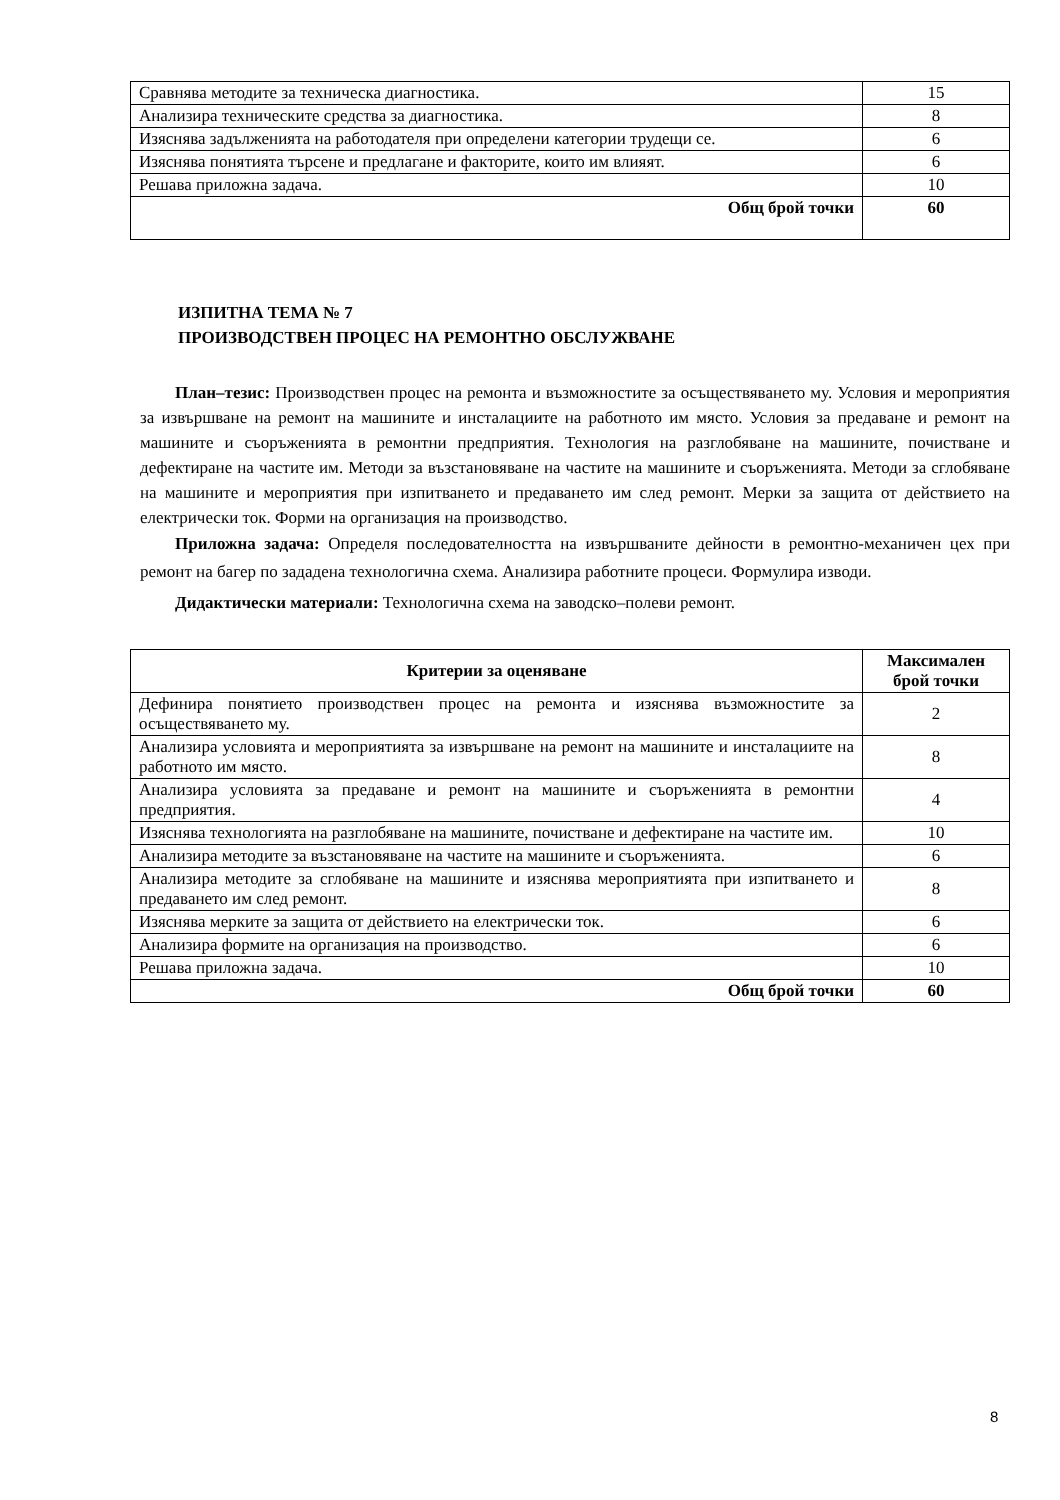| Сравнява методите за техническа диагностика. | 15 |
| Анализира техническите средства за диагностика. | 8 |
| Изяснява задълженията на работодателя при определени категории трудещи се. | 6 |
| Изяснява понятията търсене и предлагане и факторите, които им влияят. | 6 |
| Решава приложна задача. | 10 |
| Общ брой точки | 60 |
ИЗПИТНА ТЕМА № 7
ПРОИЗВОДСТВЕН ПРОЦЕС НА РЕМОНТНО ОБСЛУЖВАНЕ
План–тезис: Производствен процес на ремонта и възможностите за осъществяването му. Условия и мероприятия за извършване на ремонт на машините и инсталациите на работното им място. Условия за предаване и ремонт на машините и съоръженията в ремонтни предприятия. Технология на разглобяване на машините, почистване и дефектиране на частите им. Методи за възстановяване на частите на машините и съоръженията. Методи за сглобяване на машините и мероприятия при изпитването и предаването им след ремонт. Мерки за защита от действието на електрически ток. Форми на организация на производство.
Приложна задача: Определя последователността на извършваните дейности в ремонтно-механичен цех при ремонт на багер по зададена технологична схема. Анализира работните процеси. Формулира изводи.
Дидактически материали: Технологична схема на заводско–полеви ремонт.
| Критерии за оценяване | Максимален брой точки |
| --- | --- |
| Дефинира понятието производствен процес на ремонта и изяснява възможностите за осъществяването му. | 2 |
| Анализира условията и мероприятията за извършване на ремонт на машините и инсталациите на работното им място. | 8 |
| Анализира условията за предаване и ремонт на машините и съоръженията в ремонтни предприятия. | 4 |
| Изяснява технологията на разглобяване на машините, почистване и дефектиране на частите им. | 10 |
| Анализира методите за възстановяване на частите на машините и съоръженията. | 6 |
| Анализира методите за сглобяване на машините и изяснява мероприятията при изпитването и предаването им след ремонт. | 8 |
| Изяснява мерките за защита от действието на електрически ток. | 6 |
| Анализира формите на организация на производство. | 6 |
| Решава приложна задача. | 10 |
| Общ брой точки | 60 |
8